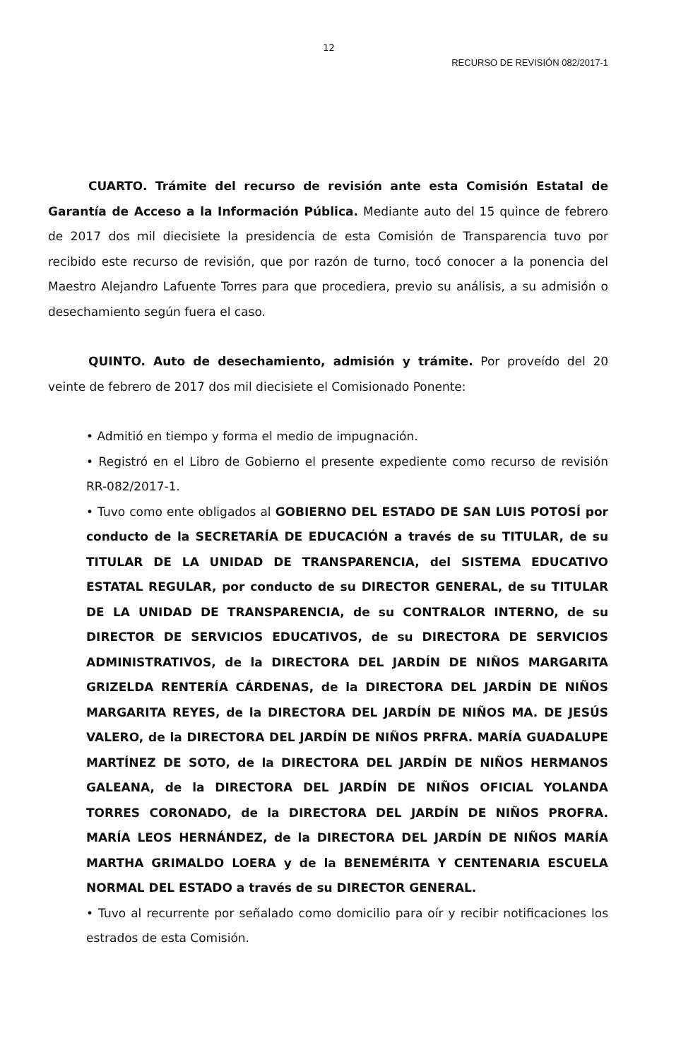12
RECURSO DE REVISIÓN 082/2017-1
CUARTO. Trámite del recurso de revisión ante esta Comisión Estatal de Garantía de Acceso a la Información Pública. Mediante auto del 15 quince de febrero de 2017 dos mil diecisiete la presidencia de esta Comisión de Transparencia tuvo por recibido este recurso de revisión, que por razón de turno, tocó conocer a la ponencia del Maestro Alejandro Lafuente Torres para que procediera, previo su análisis, a su admisión o desechamiento según fuera el caso.
QUINTO. Auto de desechamiento, admisión y trámite. Por proveído del 20 veinte de febrero de 2017 dos mil diecisiete el Comisionado Ponente:
• Admitió en tiempo y forma el medio de impugnación.
• Registró en el Libro de Gobierno el presente expediente como recurso de revisión RR-082/2017-1.
• Tuvo como ente obligados al GOBIERNO DEL ESTADO DE SAN LUIS POTOSÍ por conducto de la SECRETARÍA DE EDUCACIÓN a través de su TITULAR, de su TITULAR DE LA UNIDAD DE TRANSPARENCIA, del SISTEMA EDUCATIVO ESTATAL REGULAR, por conducto de su DIRECTOR GENERAL, de su TITULAR DE LA UNIDAD DE TRANSPARENCIA, de su CONTRALOR INTERNO, de su DIRECTOR DE SERVICIOS EDUCATIVOS, de su DIRECTORA DE SERVICIOS ADMINISTRATIVOS, de la DIRECTORA DEL JARDÍN DE NIÑOS MARGARITA GRIZELDA RENTERÍA CÁRDENAS, de la DIRECTORA DEL JARDÍN DE NIÑOS MARGARITA REYES, de la DIRECTORA DEL JARDÍN DE NIÑOS MA. DE JESÚS VALERO, de la DIRECTORA DEL JARDÍN DE NIÑOS PRFRA. MARÍA GUADALUPE MARTÍNEZ DE SOTO, de la DIRECTORA DEL JARDÍN DE NIÑOS HERMANOS GALEANA, de la DIRECTORA DEL JARDÍN DE NIÑOS OFICIAL YOLANDA TORRES CORONADO, de la DIRECTORA DEL JARDÍN DE NIÑOS PROFRA. MARÍA LEOS HERNÁNDEZ, de la DIRECTORA DEL JARDÍN DE NIÑOS MARÍA MARTHA GRIMALDO LOERA y de la BENEMÉRITA Y CENTENARIA ESCUELA NORMAL DEL ESTADO a través de su DIRECTOR GENERAL.
• Tuvo al recurrente por señalado como domicilio para oír y recibir notificaciones los estrados de esta Comisión.